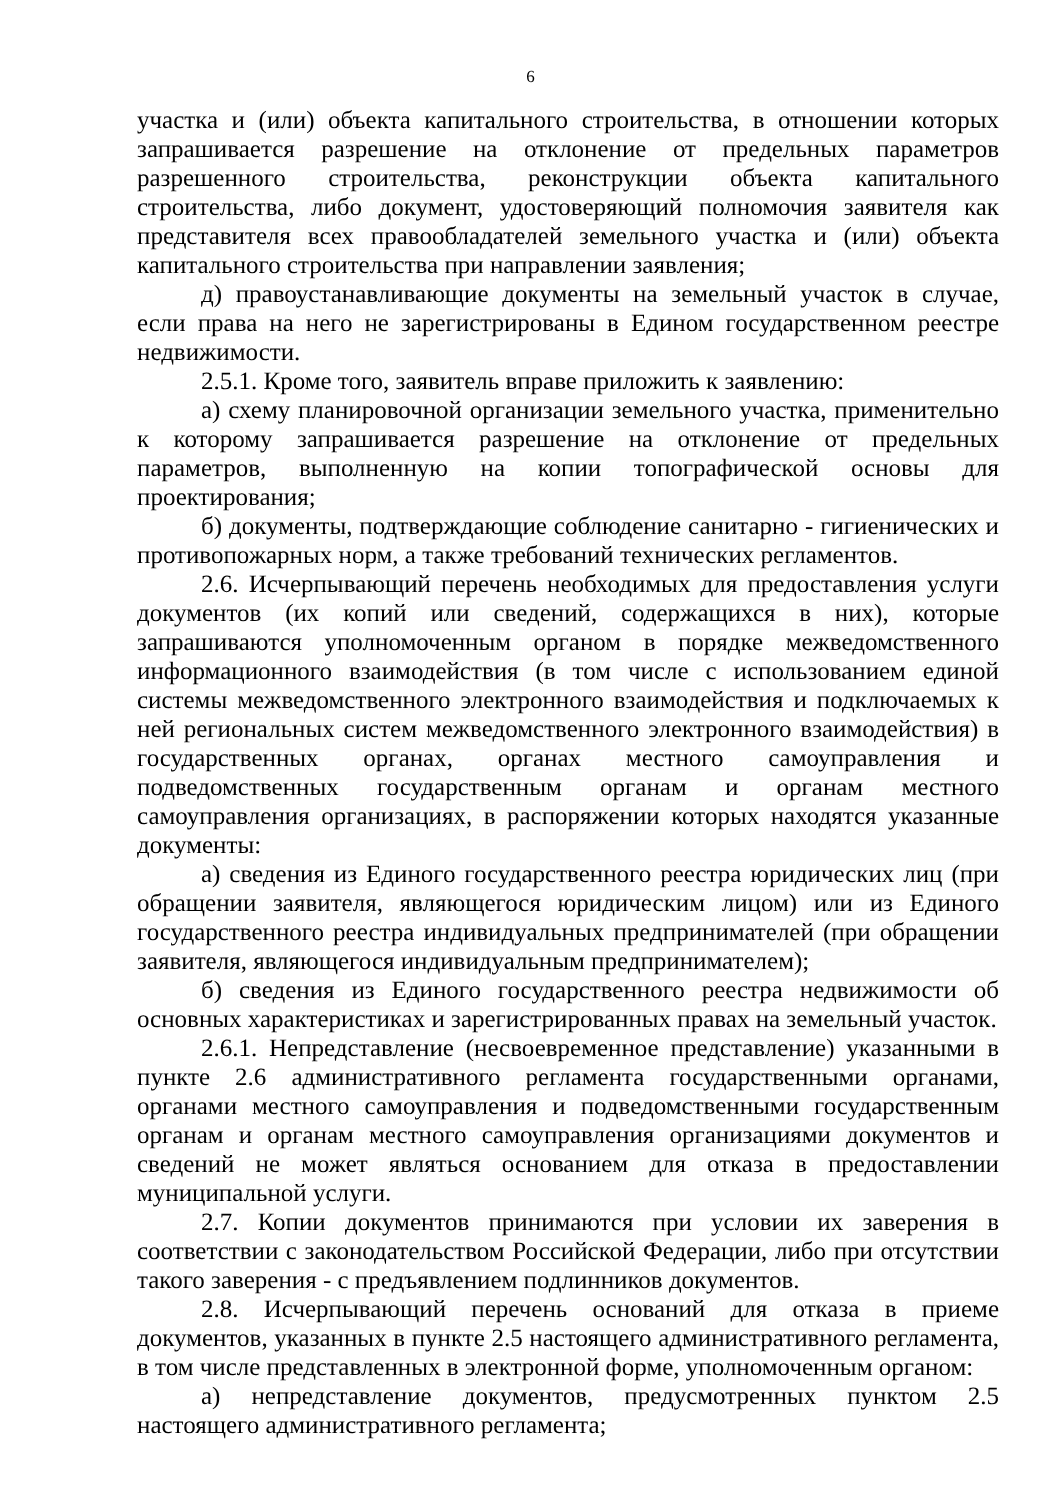6
участка и (или) объекта капитального строительства, в отношении которых запрашивается разрешение на отклонение от предельных параметров разрешенного строительства, реконструкции объекта капитального строительства, либо документ, удостоверяющий полномочия заявителя как представителя всех правообладателей земельного участка и (или) объекта капитального строительства при направлении заявления;
д) правоустанавливающие документы на земельный участок в случае, если права на него не зарегистрированы в Едином государственном реестре недвижимости.
2.5.1. Кроме того, заявитель вправе приложить к заявлению:
а) схему планировочной организации земельного участка, применительно к которому запрашивается разрешение на отклонение от предельных параметров, выполненную на копии топографической основы для проектирования;
б) документы, подтверждающие соблюдение санитарно - гигиенических и противопожарных норм, а также требований технических регламентов.
2.6. Исчерпывающий перечень необходимых для предоставления услуги документов (их копий или сведений, содержащихся в них), которые запрашиваются уполномоченным органом в порядке межведомственного информационного взаимодействия (в том числе с использованием единой системы межведомственного электронного взаимодействия и подключаемых к ней региональных систем межведомственного электронного взаимодействия) в государственных органах, органах местного самоуправления и подведомственных государственным органам и органам местного самоуправления организациях, в распоряжении которых находятся указанные документы:
а) сведения из Единого государственного реестра юридических лиц (при обращении заявителя, являющегося юридическим лицом) или из Единого государственного реестра индивидуальных предпринимателей (при обращении заявителя, являющегося индивидуальным предпринимателем);
б) сведения из Единого государственного реестра недвижимости об основных характеристиках и зарегистрированных правах на земельный участок.
2.6.1. Непредставление (несвоевременное представление) указанными в пункте 2.6 административного регламента государственными органами, органами местного самоуправления и подведомственными государственным органам и органам местного самоуправления организациями документов и сведений не может являться основанием для отказа в предоставлении муниципальной услуги.
2.7. Копии документов принимаются при условии их заверения в соответствии с законодательством Российской Федерации, либо при отсутствии такого заверения - с предъявлением подлинников документов.
2.8. Исчерпывающий перечень оснований для отказа в приеме документов, указанных в пункте 2.5 настоящего административного регламента, в том числе представленных в электронной форме, уполномоченным органом:
а) непредставление документов, предусмотренных пунктом 2.5 настоящего административного регламента;